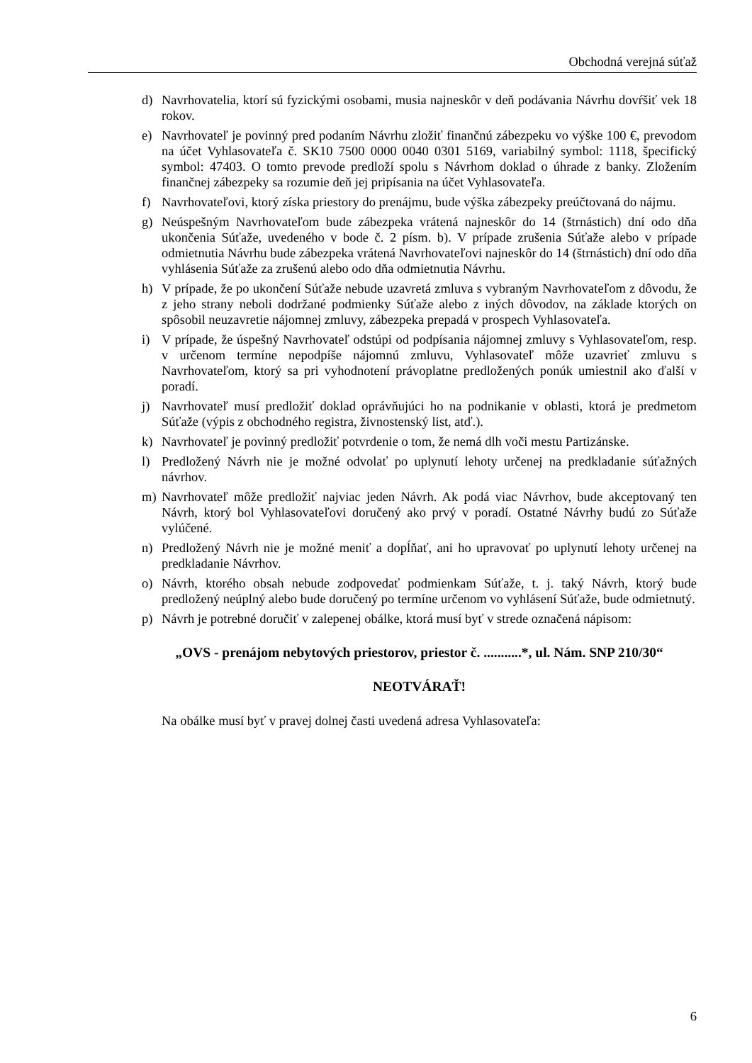Obchodná verejná súťaž
d) Navrhovatelia, ktorí sú fyzickými osobami, musia najneskôr v deň podávania Návrhu dovŕšiť vek 18 rokov.
e) Navrhovateľ je povinný pred podaním Návrhu zložiť finančnú zábezpeku vo výške 100 €, prevodom na účet Vyhlasovateľa č. SK10 7500 0000 0040 0301 5169, variabilný symbol: 1118, špecifický symbol: 47403. O tomto prevode predloží spolu s Návrhom doklad o úhrade z banky. Zložením finančnej zábezpeky sa rozumie deň jej pripísania na účet Vyhlasovateľa.
f) Navrhovateľovi, ktorý získa priestory do prenájmu, bude výška zábezpeky preúčtovaná do nájmu.
g) Neúspešným Navrhovateľom bude zábezpeka vrátená najneskôr do 14 (štrnástich) dní odo dňa ukončenia Súťaže, uvedeného v bode č. 2 písm. b). V prípade zrušenia Súťaže alebo v prípade odmietnutia Návrhu bude zábezpeka vrátená Navrhovateľovi najneskôr do 14 (štrnástich) dní odo dňa vyhlásenia Súťaže za zrušenú alebo odo dňa odmietnutia Návrhu.
h) V prípade, že po ukončení Súťaže nebude uzavretá zmluva s vybraným Navrhovateľom z dôvodu, že z jeho strany neboli dodržané podmienky Súťaže alebo z iných dôvodov, na základe ktorých on spôsobil neuzavretie nájomnej zmluvy, zábezpeka prepadá v prospech Vyhlasovateľa.
i) V prípade, že úspešný Navrhovateľ odstúpi od podpísania nájomnej zmluvy s Vyhlasovateľom, resp. v určenom termíne nepodpíše nájomnú zmluvu, Vyhlasovateľ môže uzavrieť zmluvu s Navrhovateľom, ktorý sa pri vyhodnotení právoplatne predložených ponúk umiestnil ako ďalší v poradí.
j) Navrhovateľ musí predložiť doklad oprávňujúci ho na podnikanie v oblasti, ktorá je predmetom Súťaže (výpis z obchodného registra, živnostenský list, atď.).
k) Navrhovateľ je povinný predložiť potvrdenie o tom, že nemá dlh voči mestu Partizánske.
l) Predložený Návrh nie je možné odvolať po uplynutí lehoty určenej na predkladanie súťažných návrhov.
m) Navrhovateľ môže predložiť najviac jeden Návrh. Ak podá viac Návrhov, bude akceptovaný ten Návrh, ktorý bol Vyhlasovateľovi doručený ako prvý v poradí. Ostatné Návrhy budú zo Súťaže vylúčené.
n) Predložený Návrh nie je možné meniť a dopĺňať, ani ho upravovať po uplynutí lehoty určenej na predkladanie Návrhov.
o) Návrh, ktorého obsah nebude zodpovedať podmienkam Súťaže, t. j. taký Návrh, ktorý bude predložený neúplný alebo bude doručený po termíne určenom vo vyhlásení Súťaže, bude odmietnutý.
p) Návrh je potrebné doručiť v zalepenej obálke, ktorá musí byť v strede označená nápisom:
„OVS - prenájom nebytových priestorov, priestor č. ...........*, ul. Nám. SNP 210/30“
NEOTVÁRAŤ!
Na obálke musí byť v pravej dolnej časti uvedená adresa Vyhlasovateľa:
6